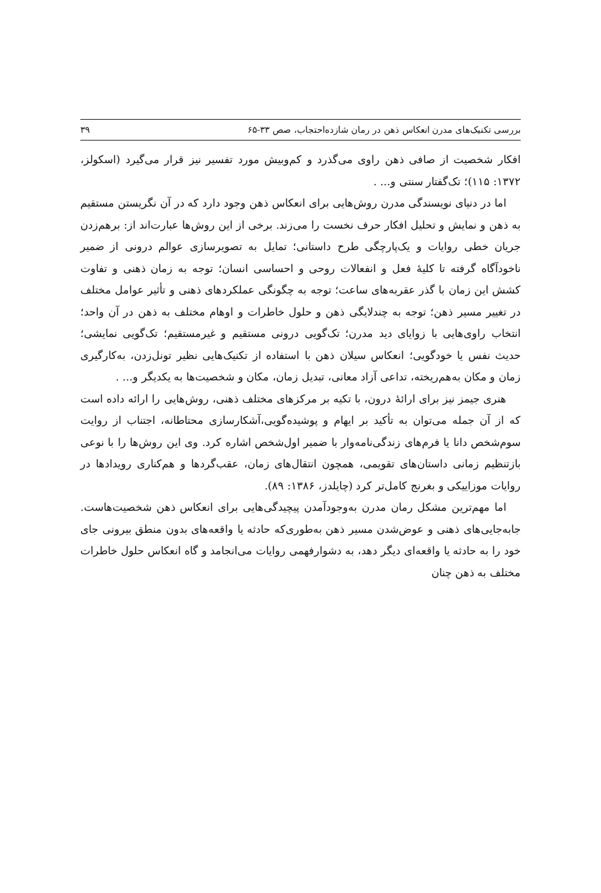بررسی تکنیک‌های مدرن انعکاس ذهن در رمان شازده‌احتجاب، صص ۳۳-۶۵ ۳۹
افکار شخصیت از صافی ذهن راوی می‌گذرد و کم‌وبیش مورد تفسیر نیز قرار می‌گیرد (اسکولز، ۱۳۷۲: ۱۱۵)؛ تک‌گفتار سنتی و... .
اما در دنیای نویسندگی مدرن روش‌هایی برای انعکاس ذهن وجود دارد که در آن نگریستن مستقیم به ذهن و نمایش و تحلیل افکار حرف نخست را می‌زند. برخی از این روش‌ها عبارت‌اند از: برهم‌زدن جریان خطی روایات و یک‌پارچگی طرح داستانی؛ تمایل به تصویرسازی عوالم درونی از ضمیر ناخودآگاه گرفته تا کلیهٔ فعل و انفعالات روحی و احساسی انسان؛ توجه به زمان ذهنی و تفاوت کشش این زمان با گذر عقربه‌های ساعت؛ توجه به چگونگی عملکردهای ذهنی و تأثیر عوامل مختلف در تغییر مسیر ذهن؛ توجه به چندلایگی ذهن و حلول خاطرات و اوهام مختلف به ذهن در آن واحد؛ انتخاب راوی‌هایی با زوایای دید مدرن؛ تک‌گویی درونی مستقیم و غیرمستقیم؛ تک‌گویی نمایشی؛ حدیث نفس یا خودگویی؛ انعکاس سیلان ذهن با استفاده از تکنیک‌هایی نظیر تونل‌زدن، به‌کارگیری زمان و مکان به‌هم‌ریخته، تداعی آزاد معانی، تبدیل زمان، مکان و شخصیت‌ها به یکدیگر و... .
هنری جیمز نیز برای ارائهٔ درون، با تکیه بر مرکزهای مختلف ذهنی، روش‌هایی را ارائه داده است که از آن جمله می‌توان به تأکید بر ایهام و پوشیده‌گویی،آشکارسازی محتاطانه، اجتناب از روایت سوم‌شخص دانا یا فرم‌های زندگی‌نامه‌وار با ضمیر اول‌شخص اشاره کرد. وی این روش‌ها را با نوعی بازتنظیم زمانی داستان‌های تقویمی، همچون انتقال‌های زمان، عقب‌گردها و هم‌کناری رویدادها در روایات موزاییکی و بغرنج کامل‌تر کرد (چایلدز، ۱۳۸۶: ۸۹).
اما مهم‌ترین مشکل رمان مدرن به‌وجودآمدن پیچیدگی‌هایی برای انعکاس ذهن شخصیت‌هاست. جابه‌جایی‌های ذهنی و عوض‌شدن مسیر ذهن به‌طوری‌که حادثه یا واقعه‌های بدون منطق بیرونی جای خود را به حادثه یا واقعه‌ای دیگر دهد، به دشوارفهمی روایات می‌انجامد و گاه انعکاس حلول خاطرات مختلف به ذهن چنان